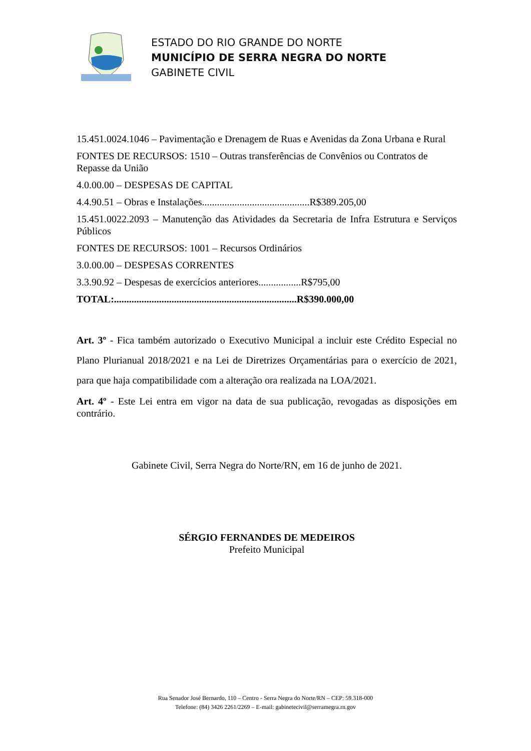ESTADO DO RIO GRANDE DO NORTE
MUNICÍPIO DE SERRA NEGRA DO NORTE
GABINETE CIVIL
15.451.0024.1046 – Pavimentação e Drenagem de Ruas e Avenidas da Zona Urbana e Rural
FONTES DE RECURSOS: 1510 – Outras transferências de Convênios ou Contratos de Repasse da União
4.0.00.00 – DESPESAS DE CAPITAL
4.4.90.51 – Obras e Instalações...........................................R$389.205,00
15.451.0022.2093 – Manutenção das Atividades da Secretaria de Infra Estrutura e Serviços Públicos
FONTES DE RECURSOS: 1001 – Recursos Ordinários
3.0.00.00 – DESPESAS CORRENTES
3.3.90.92 – Despesas de exercícios anteriores.................R$795,00
TOTAL:.........................................................................R$390.000,00
Art. 3º - Fica também autorizado o Executivo Municipal a incluir este Crédito Especial no Plano Plurianual 2018/2021 e na Lei de Diretrizes Orçamentárias para o exercício de 2021, para que haja compatibilidade com a alteração ora realizada na LOA/2021.
Art. 4º - Este Lei entra em vigor na data de sua publicação, revogadas as disposições em contrário.
Gabinete Civil, Serra Negra do Norte/RN, em 16 de junho de 2021.
SÉRGIO FERNANDES DE MEDEIROS
Prefeito Municipal
Rua Senador José Bernardo, 110 – Centro - Serra Negra do Norte/RN – CEP: 59.318-000
Telefone: (84) 3426 2261/2269 – E-mail: gabinetecivil@serramegra.rn.gov